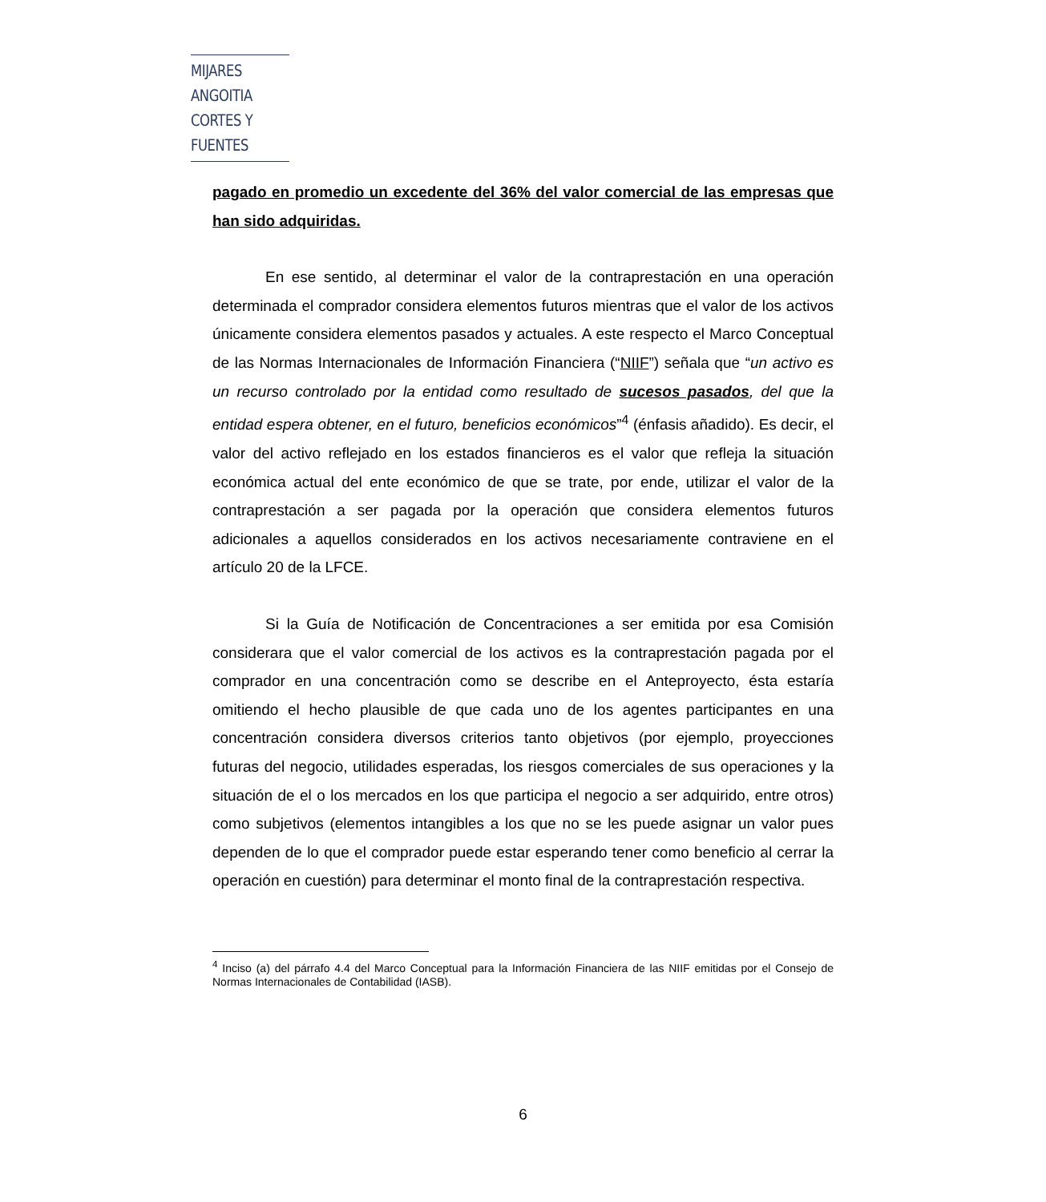MIJARES ANGOITIA
CORTES Y FUENTES
pagado en promedio un excedente del 36% del valor comercial de las empresas que han sido adquiridas.
En ese sentido, al determinar el valor de la contraprestación en una operación determinada el comprador considera elementos futuros mientras que el valor de los activos únicamente considera elementos pasados y actuales. A este respecto el Marco Conceptual de las Normas Internacionales de Información Financiera (“NIIF”) señala que “un activo es un recurso controlado por la entidad como resultado de sucesos pasados, del que la entidad espera obtener, en el futuro, beneficios económicos”<sup>4</sup> (énfasis añadido). Es decir, el valor del activo reflejado en los estados financieros es el valor que refleja la situación económica actual del ente económico de que se trate, por ende, utilizar el valor de la contraprestación a ser pagada por la operación que considera elementos futuros adicionales a aquellos considerados en los activos necesariamente contraviene en el artículo 20 de la LFCE.
Si la Guía de Notificación de Concentraciones a ser emitida por esa Comisión considerara que el valor comercial de los activos es la contraprestación pagada por el comprador en una concentración como se describe en el Anteproyecto, ésta estaría omitiendo el hecho plausible de que cada uno de los agentes participantes en una concentración considera diversos criterios tanto objetivos (por ejemplo, proyecciones futuras del negocio, utilidades esperadas, los riesgos comerciales de sus operaciones y la situación de el o los mercados en los que participa el negocio a ser adquirido, entre otros) como subjetivos (elementos intangibles a los que no se les puede asignar un valor pues dependen de lo que el comprador puede estar esperando tener como beneficio al cerrar la operación en cuestión) para determinar el monto final de la contraprestación respectiva.
<sup>4</sup> Inciso (a) del párrafo 4.4 del Marco Conceptual para la Información Financiera de las NIIF emitidas por el Consejo de Normas Internacionales de Contabilidad (IASB).
6